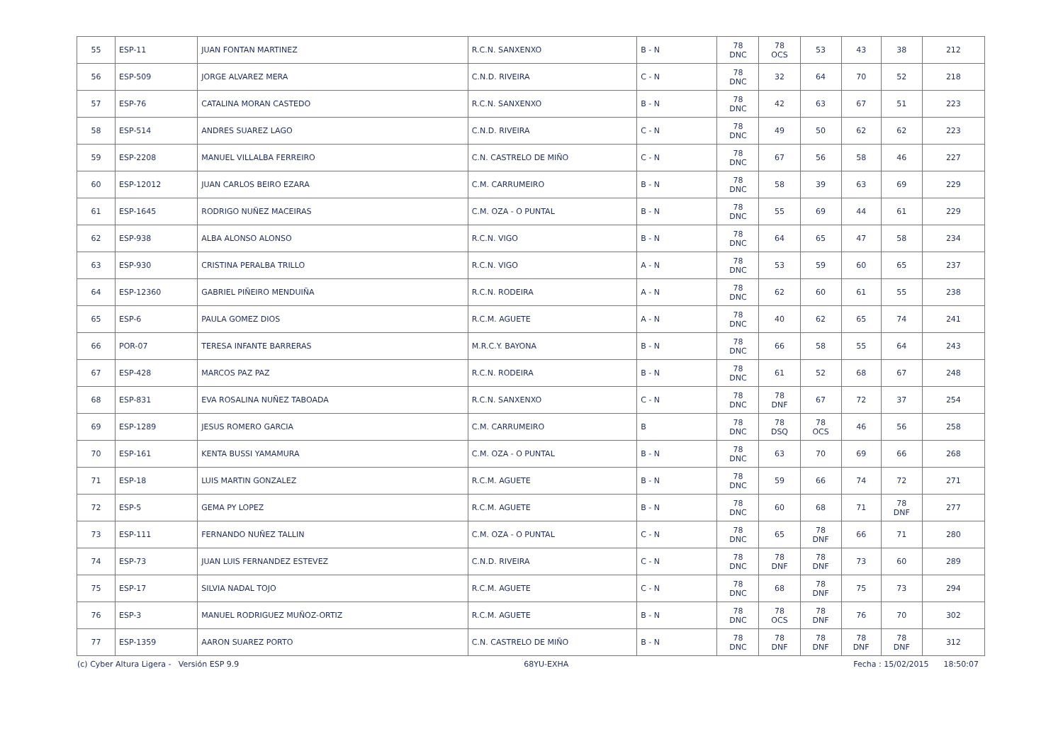| 55 | ESP-11 | JUAN FONTAN MARTINEZ | R.C.N. SANXENXO | B - N | 78 DNC | 78 OCS | 53 | 43 | 38 | 212 |
| 56 | ESP-509 | JORGE ALVAREZ MERA | C.N.D. RIVEIRA | C - N | 78 DNC | 32 | 64 | 70 | 52 | 218 |
| 57 | ESP-76 | CATALINA MORAN CASTEDO | R.C.N. SANXENXO | B - N | 78 DNC | 42 | 63 | 67 | 51 | 223 |
| 58 | ESP-514 | ANDRES SUAREZ LAGO | C.N.D. RIVEIRA | C - N | 78 DNC | 49 | 50 | 62 | 62 | 223 |
| 59 | ESP-2208 | MANUEL VILLALBA FERREIRO | C.N. CASTRELO DE MIÑO | C - N | 78 DNC | 67 | 56 | 58 | 46 | 227 |
| 60 | ESP-12012 | JUAN CARLOS BEIRO EZARA | C.M. CARRUMEIRO | B - N | 78 DNC | 58 | 39 | 63 | 69 | 229 |
| 61 | ESP-1645 | RODRIGO NUÑEZ MACEIRAS | C.M. OZA - O PUNTAL | B - N | 78 DNC | 55 | 69 | 44 | 61 | 229 |
| 62 | ESP-938 | ALBA ALONSO ALONSO | R.C.N. VIGO | B - N | 78 DNC | 64 | 65 | 47 | 58 | 234 |
| 63 | ESP-930 | CRISTINA PERALBA TRILLO | R.C.N. VIGO | A - N | 78 DNC | 53 | 59 | 60 | 65 | 237 |
| 64 | ESP-12360 | GABRIEL PIÑEIRO MENDUIÑA | R.C.N. RODEIRA | A - N | 78 DNC | 62 | 60 | 61 | 55 | 238 |
| 65 | ESP-6 | PAULA GOMEZ DIOS | R.C.M. AGUETE | A - N | 78 DNC | 40 | 62 | 65 | 74 | 241 |
| 66 | POR-07 | TERESA INFANTE BARRERAS | M.R.C.Y. BAYONA | B - N | 78 DNC | 66 | 58 | 55 | 64 | 243 |
| 67 | ESP-428 | MARCOS PAZ PAZ | R.C.N. RODEIRA | B - N | 78 DNC | 61 | 52 | 68 | 67 | 248 |
| 68 | ESP-831 | EVA ROSALINA NUÑEZ TABOADA | R.C.N. SANXENXO | C - N | 78 DNC | 78 DNF | 67 | 72 | 37 | 254 |
| 69 | ESP-1289 | JESUS ROMERO GARCIA | C.M. CARRUMEIRO | B | 78 DNC | 78 DSQ | 78 OCS | 46 | 56 | 258 |
| 70 | ESP-161 | KENTA BUSSI YAMAMURA | C.M. OZA - O PUNTAL | B - N | 78 DNC | 63 | 70 | 69 | 66 | 268 |
| 71 | ESP-18 | LUIS MARTIN GONZALEZ | R.C.M. AGUETE | B - N | 78 DNC | 59 | 66 | 74 | 72 | 271 |
| 72 | ESP-5 | GEMA PY LOPEZ | R.C.M. AGUETE | B - N | 78 DNC | 60 | 68 | 71 | 78 DNF | 277 |
| 73 | ESP-111 | FERNANDO NUÑEZ TALLIN | C.M. OZA - O PUNTAL | C - N | 78 DNC | 65 | 78 DNF | 66 | 71 | 280 |
| 74 | ESP-73 | JUAN LUIS FERNANDEZ ESTEVEZ | C.N.D. RIVEIRA | C - N | 78 DNC | 78 DNF | 78 DNF | 73 | 60 | 289 |
| 75 | ESP-17 | SILVIA NADAL TOJO | R.C.M. AGUETE | C - N | 78 DNC | 68 | 78 DNF | 75 | 73 | 294 |
| 76 | ESP-3 | MANUEL RODRIGUEZ MUÑOZ-ORTIZ | R.C.M. AGUETE | B - N | 78 DNC | 78 OCS | 78 DNF | 76 | 70 | 302 |
| 77 | ESP-1359 | AARON SUAREZ PORTO | C.N. CASTRELO DE MIÑO | B - N | 78 DNC | 78 DNF | 78 DNF | 78 DNF | 78 DNF | 312 |
(c) Cyber Altura Ligera - Versión ESP 9.9 68YU-EXHA Fecha : 15/02/2015 18:50:07